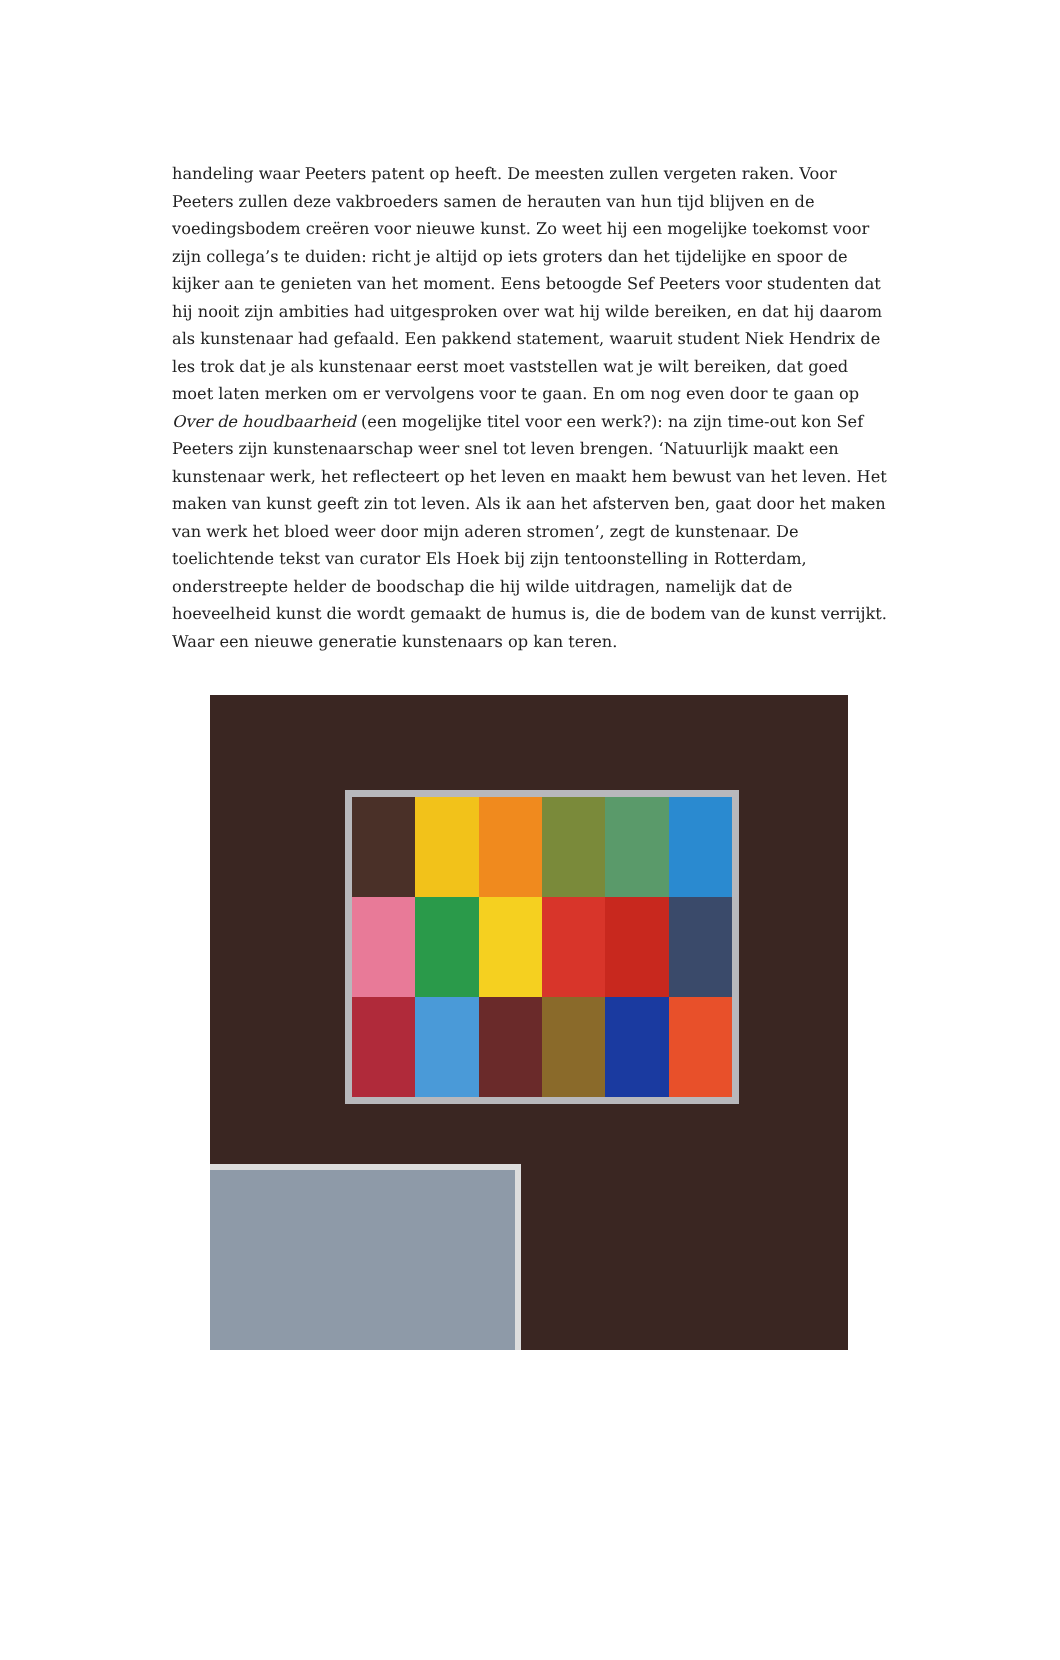handeling waar Peeters patent op heeft. De meesten zullen vergeten raken. Voor Peeters zullen deze vakbroeders samen de herauten van hun tijd blijven en de voedingsbodem creëren voor nieuwe kunst. Zo weet hij een mogelijke toekomst voor zijn collega’s te duiden: richt je altijd op iets groters dan het tijdelijke en spoor de kijker aan te genieten van het moment. Eens betoogde Sef Peeters voor studenten dat hij nooit zijn ambities had uitgesproken over wat hij wilde bereiken, en dat hij daarom als kunstenaar had gefaald. Een pakkend statement, waaruit student Niek Hendrix de les trok dat je als kunstenaar eerst moet vaststellen wat je wilt bereiken, dat goed moet laten merken om er vervolgens voor te gaan. En om nog even door te gaan op Over de houdbaarheid (een mogelijke titel voor een werk?): na zijn time-out kon Sef Peeters zijn kunstenaarschap weer snel tot leven brengen. ‘Natuurlijk maakt een kunstenaar werk, het reflecteert op het leven en maakt hem bewust van het leven. Het maken van kunst geeft zin tot leven. Als ik aan het afsterven ben, gaat door het maken van werk het bloed weer door mijn aderen stromen’, zegt de kunstenaar. De toelichtende tekst van curator Els Hoek bij zijn tentoonstelling in Rotterdam, onderstreepte helder de boodschap die hij wilde uitdragen, namelijk dat de hoeveelheid kunst die wordt gemaakt de humus is, die de bodem van de kunst verrijkt. Waar een nieuwe generatie kunstenaars op kan teren.